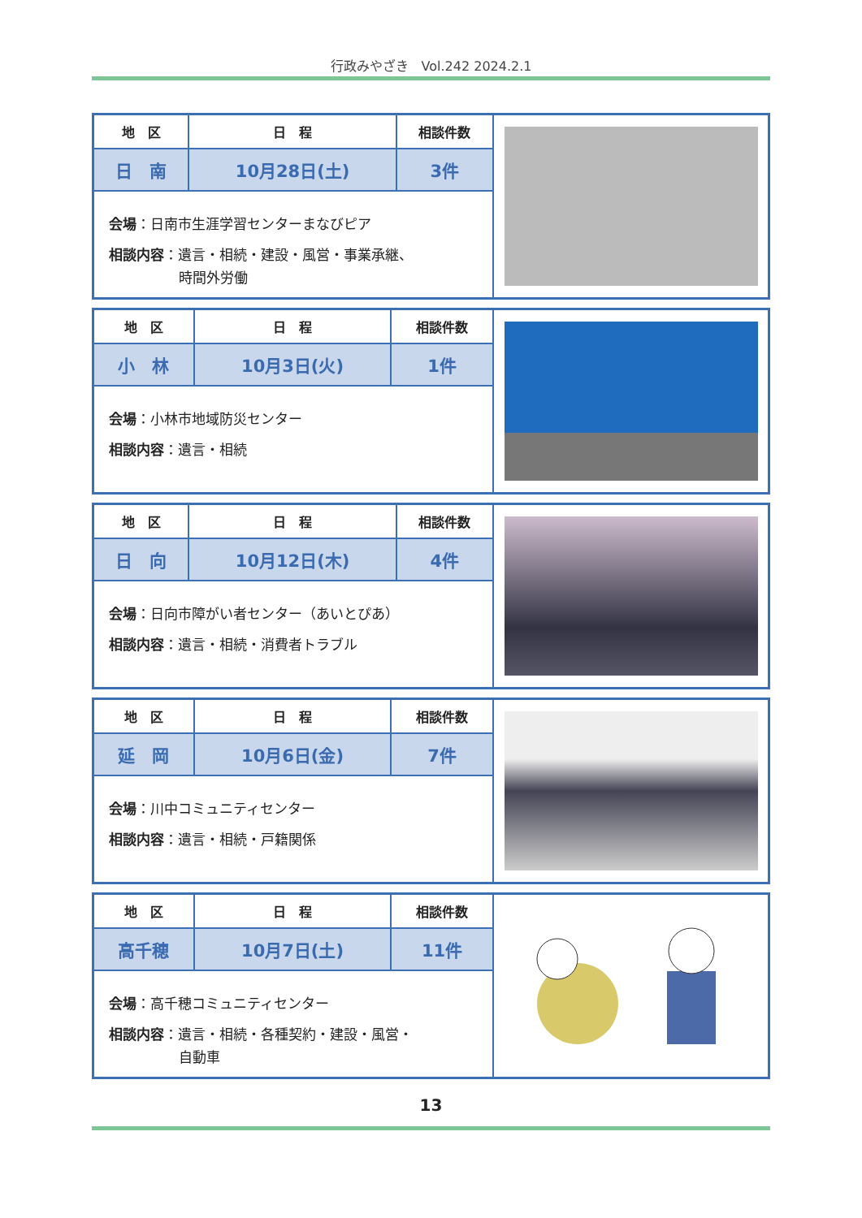行政みやざき　Vol.242 2024.2.1
| 地 区 | 日 程 | 相談件数 |
| --- | --- | --- |
| 日 南 | 10月28日(土) | 3件 |
会場：日南市生涯学習センターまなびピア
相談内容：遺言・相続・建設・風営・事業承継、
時間外労働
| 地 区 | 日 程 | 相談件数 |
| --- | --- | --- |
| 小 林 | 10月3日(火) | 1件 |
会場：小林市地域防災センター
相談内容：遺言・相続
| 地 区 | 日 程 | 相談件数 |
| --- | --- | --- |
| 日 向 | 10月12日(木) | 4件 |
会場：日向市障がい者センター（あいとぴあ）
相談内容：遺言・相続・消費者トラブル
| 地 区 | 日 程 | 相談件数 |
| --- | --- | --- |
| 延 岡 | 10月6日(金) | 7件 |
会場：川中コミュニティセンター
相談内容：遺言・相続・戸籍関係
| 地 区 | 日 程 | 相談件数 |
| --- | --- | --- |
| 高千穂 | 10月7日(土) | 11件 |
会場：高千穂コミュニティセンター
相談内容：遺言・相続・各種契約・建設・風営・
自動車
13